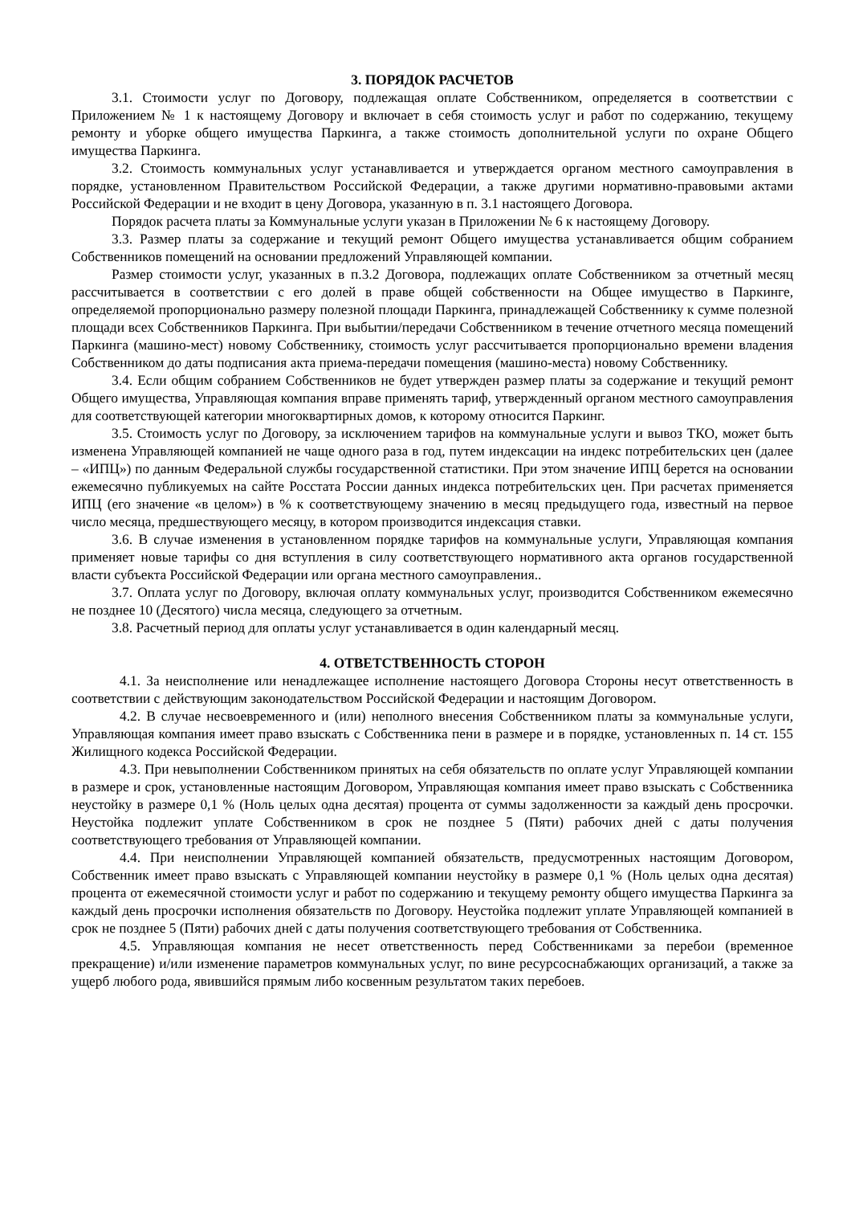3. ПОРЯДОК РАСЧЕТОВ
3.1. Стоимости услуг по Договору, подлежащая оплате Собственником, определяется в соответствии с Приложением № 1 к настоящему Договору и включает в себя стоимость услуг и работ по содержанию, текущему ремонту и уборке общего имущества Паркинга, а также стоимость дополнительной услуги по охране Общего имущества Паркинга.
3.2. Стоимость коммунальных услуг устанавливается и утверждается органом местного самоуправления в порядке, установленном Правительством Российской Федерации, а также другими нормативно-правовыми актами Российской Федерации и не входит в цену Договора, указанную в п. 3.1 настоящего Договора.
Порядок расчета платы за Коммунальные услуги указан в Приложении № 6 к настоящему Договору.
3.3. Размер платы за содержание и текущий ремонт Общего имущества устанавливается общим собранием Собственников помещений на основании предложений Управляющей компании.
Размер стоимости услуг, указанных в п.3.2 Договора, подлежащих оплате Собственником за отчетный месяц рассчитывается в соответствии с его долей в праве общей собственности на Общее имущество в Паркинге, определяемой пропорционально размеру полезной площади Паркинга, принадлежащей Собственнику к сумме полезной площади всех Собственников Паркинга. При выбытии/передачи Собственником в течение отчетного месяца помещений Паркинга (машино-мест) новому Собственнику, стоимость услуг рассчитывается пропорционально времени владения Собственником до даты подписания акта приема-передачи помещения (машино-места) новому Собственнику.
3.4. Если общим собранием Собственников не будет утвержден размер платы за содержание и текущий ремонт Общего имущества, Управляющая компания вправе применять тариф, утвержденный органом местного самоуправления для соответствующей категории многоквартирных домов, к которому относится Паркинг.
3.5. Стоимость услуг по Договору, за исключением тарифов на коммунальные услуги и вывоз ТКО, может быть изменена Управляющей компанией не чаще одного раза в год, путем индексации на индекс потребительских цен (далее – «ИПЦ») по данным Федеральной службы государственной статистики. При этом значение ИПЦ берется на основании ежемесячно публикуемых на сайте Росстата России данных индекса потребительских цен. При расчетах применяется ИПЦ (его значение «в целом») в % к соответствующему значению в месяц предыдущего года, известный на первое число месяца, предшествующего месяцу, в котором производится индексация ставки.
3.6. В случае изменения в установленном порядке тарифов на коммунальные услуги, Управляющая компания применяет новые тарифы со дня вступления в силу соответствующего нормативного акта органов государственной власти субъекта Российской Федерации или органа местного самоуправления..
3.7. Оплата услуг по Договору, включая оплату коммунальных услуг, производится Собственником ежемесячно не позднее 10 (Десятого) числа месяца, следующего за отчетным.
3.8. Расчетный период для оплаты услуг устанавливается в один календарный месяц.
4. ОТВЕТСТВЕННОСТЬ СТОРОН
4.1. За неисполнение или ненадлежащее исполнение настоящего Договора Стороны несут ответственность в соответствии с действующим законодательством Российской Федерации и настоящим Договором.
4.2. В случае несвоевременного и (или) неполного внесения Собственником платы за коммунальные услуги, Управляющая компания имеет право взыскать с Собственника пени в размере и в порядке, установленных п. 14 ст. 155 Жилищного кодекса Российской Федерации.
4.3. При невыполнении Собственником принятых на себя обязательств по оплате услуг Управляющей компании в размере и срок, установленные настоящим Договором, Управляющая компания имеет право взыскать с Собственника неустойку в размере 0,1 % (Ноль целых одна десятая) процента от суммы задолженности за каждый день просрочки. Неустойка подлежит уплате Собственником в срок не позднее 5 (Пяти) рабочих дней с даты получения соответствующего требования от Управляющей компании.
4.4. При неисполнении Управляющей компанией обязательств, предусмотренных настоящим Договором, Собственник имеет право взыскать с Управляющей компании неустойку в размере 0,1 % (Ноль целых одна десятая) процента от ежемесячной стоимости услуг и работ по содержанию и текущему ремонту общего имущества Паркинга за каждый день просрочки исполнения обязательств по Договору. Неустойка подлежит уплате Управляющей компанией в срок не позднее 5 (Пяти) рабочих дней с даты получения соответствующего требования от Собственника.
4.5. Управляющая компания не несет ответственность перед Собственниками за перебои (временное прекращение) и/или изменение параметров коммунальных услуг, по вине ресурсоснабжающих организаций, а также за ущерб любого рода, явившийся прямым либо косвенным результатом таких перебоев.